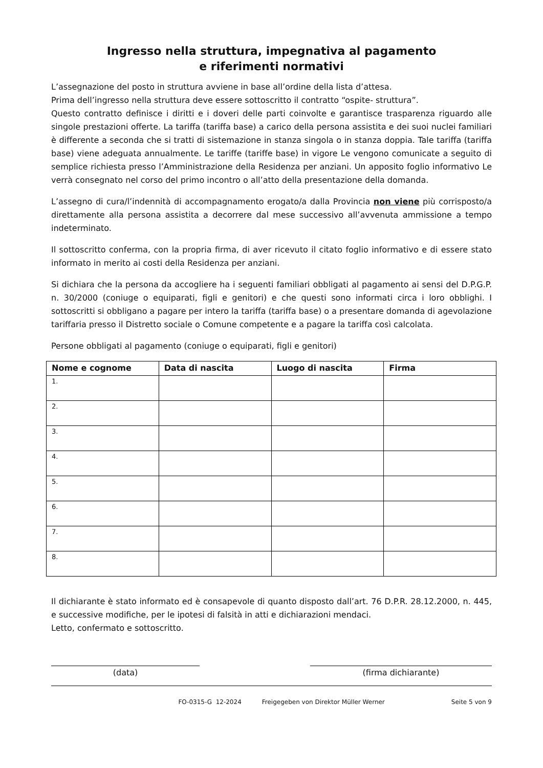Ingresso nella struttura, impegnativa al pagamento
e riferimenti normativi
L’assegnazione del posto in struttura avviene in base all’ordine della lista d’attesa.
Prima dell’ingresso nella struttura deve essere sottoscritto il contratto “ospite- struttura”.
Questo contratto definisce i diritti e i doveri delle parti coinvolte e garantisce trasparenza riguardo alle singole prestazioni offerte. La tariffa (tariffa base) a carico della persona assistita e dei suoi nuclei familiari è differente a seconda che si tratti di sistemazione in stanza singola o in stanza doppia. Tale tariffa (tariffa base) viene adeguata annualmente. Le tariffe (tariffe base) in vigore Le vengono comunicate a seguito di semplice richiesta presso l’Amministrazione della Residenza per anziani. Un apposito foglio informativo Le verrà consegnato nel corso del primo incontro o all’atto della presentazione della domanda.
L’assegno di cura/l’indennità di accompagnamento erogato/a dalla Provincia non viene più corrisposto/a direttamente alla persona assistita a decorrere dal mese successivo all’avvenuta ammissione a tempo indeterminato.
Il sottoscritto conferma, con la propria firma, di aver ricevuto il citato foglio informativo e di essere stato informato in merito ai costi della Residenza per anziani.
Si dichiara che la persona da accogliere ha i seguenti familiari obbligati al pagamento ai sensi del D.P.G.P. n. 30/2000 (coniuge o equiparati, figli e genitori) e che questi sono informati circa i loro obblighi. I sottoscritti si obbligano a pagare per intero la tariffa (tariffa base) o a presentare domanda di agevolazione tariffaria presso il Distretto sociale o Comune competente e a pagare la tariffa così calcolata.
Persone obbligati al pagamento (coniuge o equiparati, figli e genitori)
| Nome e cognome | Data di nascita | Luogo di nascita | Firma |
| --- | --- | --- | --- |
| 1. | | | |
| 2. | | | |
| 3. | | | |
| 4. | | | |
| 5. | | | |
| 6. | | | |
| 7. | | | |
| 8. | | | |
Il dichiarante è stato informato ed è consapevole di quanto disposto dall’art. 76 D.P.R. 28.12.2000, n. 445, e successive modifiche, per le ipotesi di falsità in atti e dichiarazioni mendaci.
Letto, confermato e sottoscritto.
(data) (firma dichiarante)
FO-0315-G 12-2024 Freigegeben von Direktor Müller Werner Seite 5 von 9